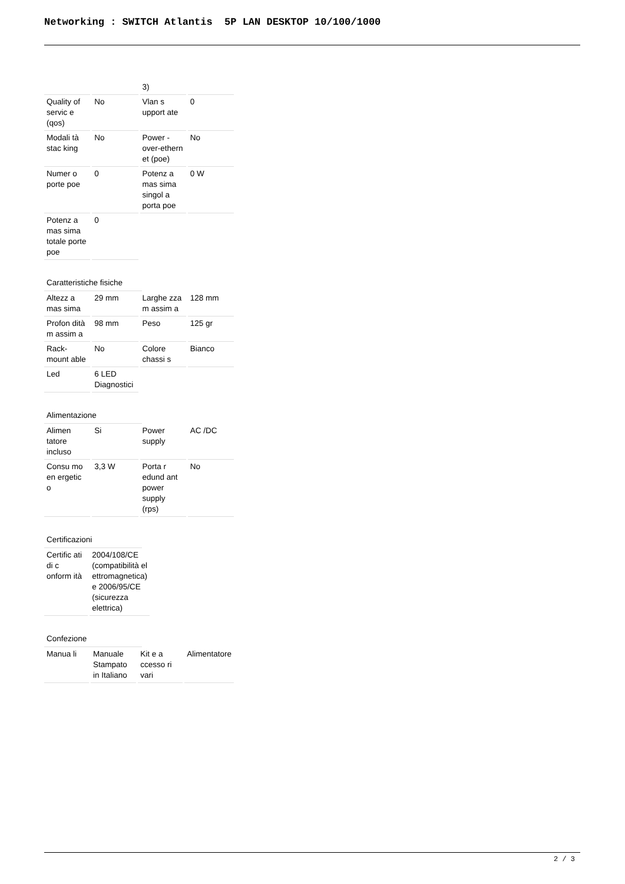Networking : SWITCH Atlantis 5P LAN DESKTOP 10/100/1000
| | | 3) | |
| Quality of servic e (qos) | No | Vlan s upport ate | 0 |
| Modali tà stac king | No | Power -over-ethern et (poe) | No |
| Numer o porte poe | 0 | Potenz a mas sima singol a porta poe | 0 W |
| Potenz a mas sima totale porte poe | 0 | | |
Caratteristiche fisiche
| Altezz a mas sima | 29 mm | Larghe zza m assim a | 128 mm |
| Profon dità m assim a | 98 mm | Peso | 125 gr |
| Rack-mount able | No | Colore chassi s | Bianco |
| Led | 6 LED Diagnostici | | |
Alimentazione
| Alimen tatore incluso | Si | Power supply | AC /DC |
| Consu mo en ergetic o | 3,3 W | Porta r edund ant power supply (rps) | No |
Certificazioni
| Certific ati di c onform ità | 2004/108/CE (compatibilità el ettromagnetica) e 2006/95/CE (sicurezza elettrica) | | |
Confezione
| Manua li | Manuale Stampato in Italiano | Kit e a ccesso ri vari | Alimentatore |
2 / 3